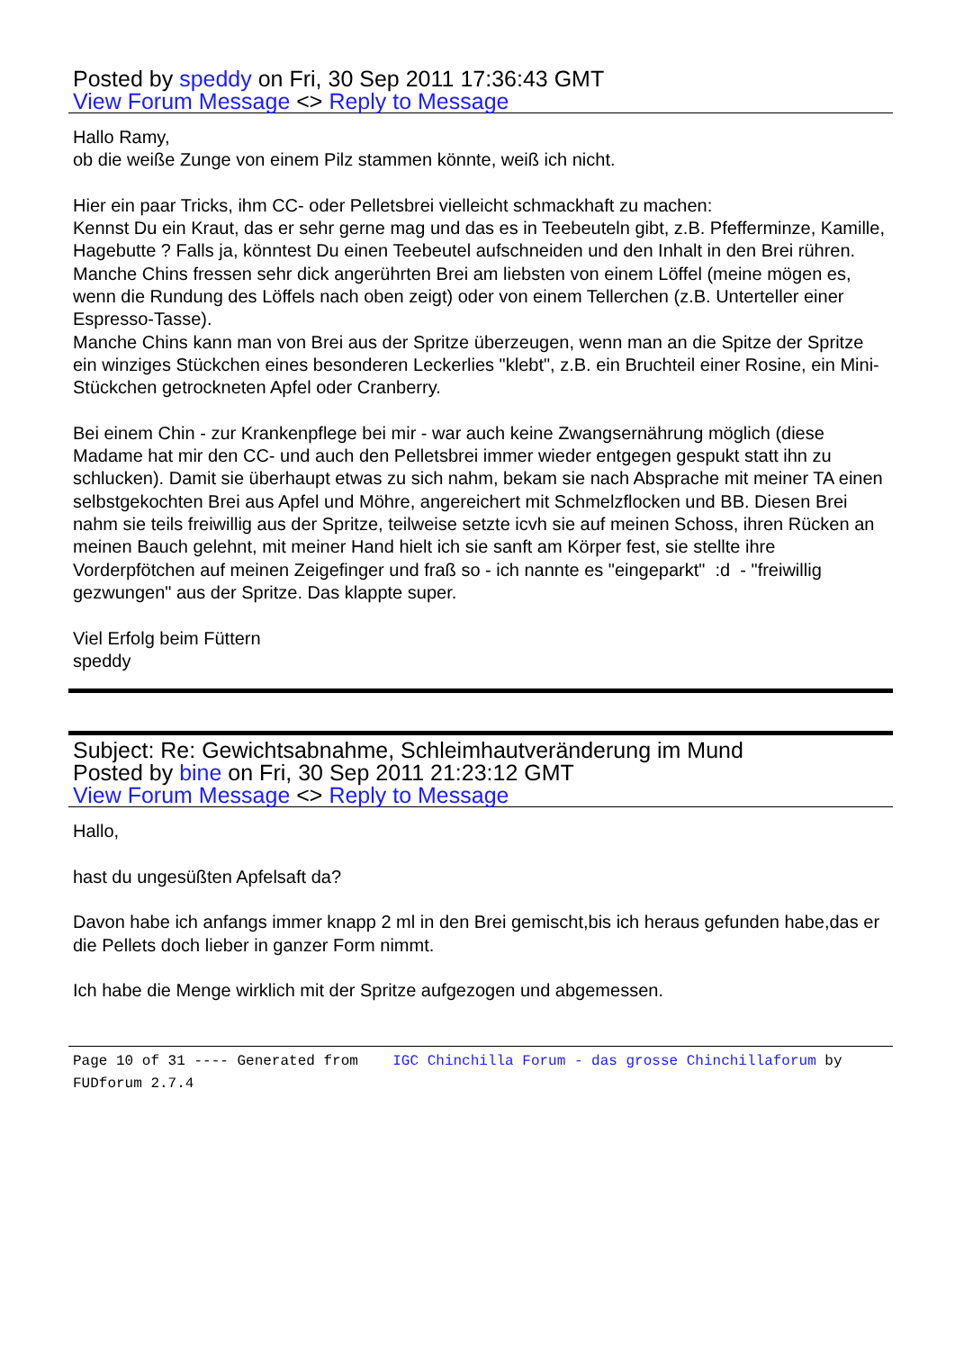Posted by speddy on Fri, 30 Sep 2011 17:36:43 GMT
View Forum Message <> Reply to Message
Hallo Ramy,
ob die weiße Zunge von einem Pilz stammen könnte, weiß ich nicht.
Hier ein paar Tricks, ihm CC- oder Pelletsbrei vielleicht schmackhaft zu machen:
Kennst Du ein Kraut, das er sehr gerne mag und das es in Teebeuteln gibt, z.B. Pfefferminze, Kamille, Hagebutte ? Falls ja, könntest Du einen Teebeutel aufschneiden und den Inhalt in den Brei rühren.
Manche Chins fressen sehr dick angerührten Brei am liebsten von einem Löffel (meine mögen es, wenn die Rundung des Löffels nach oben zeigt) oder von einem Tellerchen (z.B. Unterteller einer Espresso-Tasse).
Manche Chins kann man von Brei aus der Spritze überzeugen, wenn man an die Spitze der Spritze ein winziges Stückchen eines besonderen Leckerlies "klebt", z.B. ein Bruchteil einer Rosine, ein Mini-Stückchen getrockneten Apfel oder Cranberry.
Bei einem Chin - zur Krankenpflege bei mir - war auch keine Zwangsernährung möglich (diese Madame hat mir den CC- und auch den Pelletsbrei immer wieder entgegen gespukt statt ihn zu schlucken). Damit sie überhaupt etwas zu sich nahm, bekam sie nach Absprache mit meiner TA einen selbstgekochten Brei aus Apfel und Möhre, angereichert mit Schmelzflocken und BB. Diesen Brei nahm sie teils freiwillig aus der Spritze, teilweise setzte icvh sie auf meinen Schoss, ihren Rücken an meinen Bauch gelehnt, mit meiner Hand hielt ich sie sanft am Körper fest, sie stellte ihre Vorderpfötchen auf meinen Zeigefinger und fraß so - ich nannte es "eingeparkt" :d - "freiwillig gezwungen" aus der Spritze. Das klappte super.
Viel Erfolg beim Füttern
speddy
Subject: Re: Gewichtsabnahme, Schleimhautveränderung im Mund
Posted by bine on Fri, 30 Sep 2011 21:23:12 GMT
View Forum Message <> Reply to Message
Hallo,
hast du ungesüßten Apfelsaft da?
Davon habe ich anfangs immer knapp 2 ml in den Brei gemischt,bis ich heraus gefunden habe,das er die Pellets doch lieber in ganzer Form nimmt.
Ich habe die Menge wirklich mit der Spritze aufgezogen und abgemessen.
Page 10 of 31 ---- Generated from IGC Chinchilla Forum - das grosse Chinchillaforum by FUDforum 2.7.4